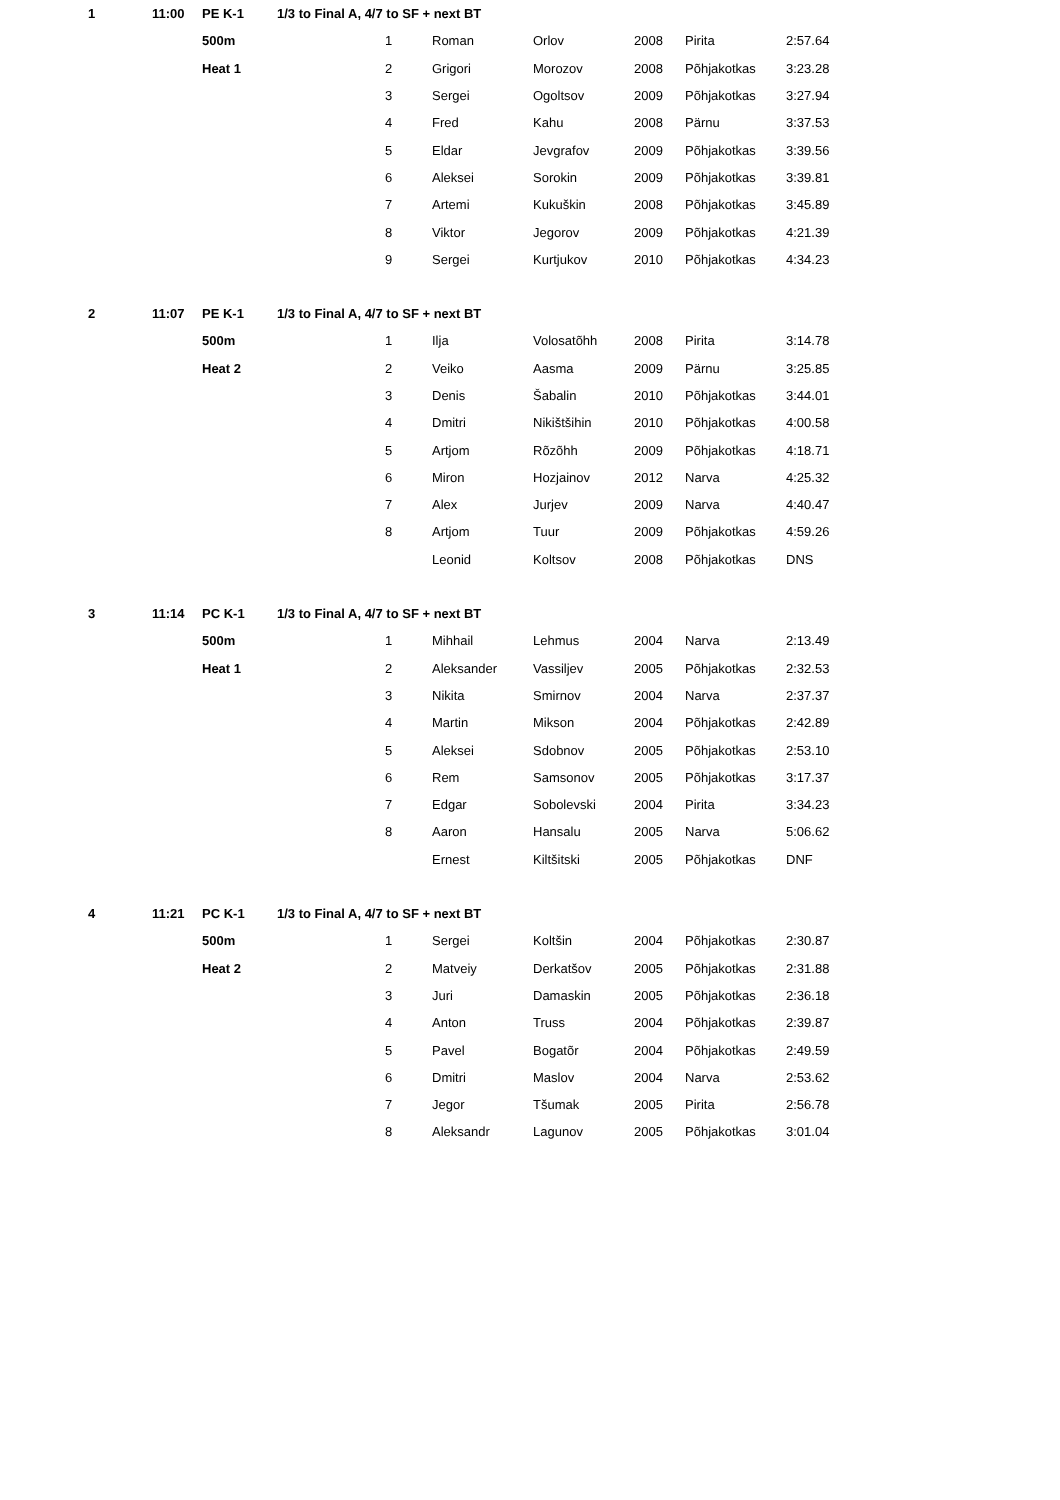| 1 | 11:00 | PE K-1 | 1/3 to Final A, 4/7 to SF + next BT | | | | | | |
| | | 500m | | 1 | Roman | Orlov | 2008 | Pirita | 2:57.64 |
| | | Heat 1 | | 2 | Grigori | Morozov | 2008 | Põhjakotkas | 3:23.28 |
| | | | | 3 | Sergei | Ogoltsov | 2009 | Põhjakotkas | 3:27.94 |
| | | | | 4 | Fred | Kahu | 2008 | Pärnu | 3:37.53 |
| | | | | 5 | Eldar | Jevgrafov | 2009 | Põhjakotkas | 3:39.56 |
| | | | | 6 | Aleksei | Sorokin | 2009 | Põhjakotkas | 3:39.81 |
| | | | | 7 | Artemi | Kukuškin | 2008 | Põhjakotkas | 3:45.89 |
| | | | | 8 | Viktor | Jegorov | 2009 | Põhjakotkas | 4:21.39 |
| | | | | 9 | Sergei | Kurtjukov | 2010 | Põhjakotkas | 4:34.23 |
| 2 | 11:07 | PE K-1 | 1/3 to Final A, 4/7 to SF + next BT | | | | | | |
| | | 500m | | 1 | Ilja | Volosatõhh | 2008 | Pirita | 3:14.78 |
| | | Heat 2 | | 2 | Veiko | Aasma | 2009 | Pärnu | 3:25.85 |
| | | | | 3 | Denis | Šabalin | 2010 | Põhjakotkas | 3:44.01 |
| | | | | 4 | Dmitri | Nikištšihin | 2010 | Põhjakotkas | 4:00.58 |
| | | | | 5 | Artjom | Rõzõhh | 2009 | Põhjakotkas | 4:18.71 |
| | | | | 6 | Miron | Hozjainov | 2012 | Narva | 4:25.32 |
| | | | | 7 | Alex | Jurjev | 2009 | Narva | 4:40.47 |
| | | | | 8 | Artjom | Tuur | 2009 | Põhjakotkas | 4:59.26 |
| | | | | | Leonid | Koltsov | 2008 | Põhjakotkas | DNS |
| 3 | 11:14 | PC K-1 | 1/3 to Final A, 4/7 to SF + next BT | | | | | | |
| | | 500m | | 1 | Mihhail | Lehmus | 2004 | Narva | 2:13.49 |
| | | Heat 1 | | 2 | Aleksander | Vassiljev | 2005 | Põhjakotkas | 2:32.53 |
| | | | | 3 | Nikita | Smirnov | 2004 | Narva | 2:37.37 |
| | | | | 4 | Martin | Mikson | 2004 | Põhjakotkas | 2:42.89 |
| | | | | 5 | Aleksei | Sdobnov | 2005 | Põhjakotkas | 2:53.10 |
| | | | | 6 | Rem | Samsonov | 2005 | Põhjakotkas | 3:17.37 |
| | | | | 7 | Edgar | Sobolevski | 2004 | Pirita | 3:34.23 |
| | | | | 8 | Aaron | Hansalu | 2005 | Narva | 5:06.62 |
| | | | | | Ernest | Kiltšitski | 2005 | Põhjakotkas | DNF |
| 4 | 11:21 | PC K-1 | 1/3 to Final A, 4/7 to SF + next BT | | | | | | |
| | | 500m | | 1 | Sergei | Koltšin | 2004 | Põhjakotkas | 2:30.87 |
| | | Heat 2 | | 2 | Matveiy | Derkatšov | 2005 | Põhjakotkas | 2:31.88 |
| | | | | 3 | Juri | Damaskin | 2005 | Põhjakotkas | 2:36.18 |
| | | | | 4 | Anton | Truss | 2004 | Põhjakotkas | 2:39.87 |
| | | | | 5 | Pavel | Bogatõr | 2004 | Põhjakotkas | 2:49.59 |
| | | | | 6 | Dmitri | Maslov | 2004 | Narva | 2:53.62 |
| | | | | 7 | Jegor | Tšumak | 2005 | Pirita | 2:56.78 |
| | | | | 8 | Aleksandr | Lagunov | 2005 | Põhjakotkas | 3:01.04 |